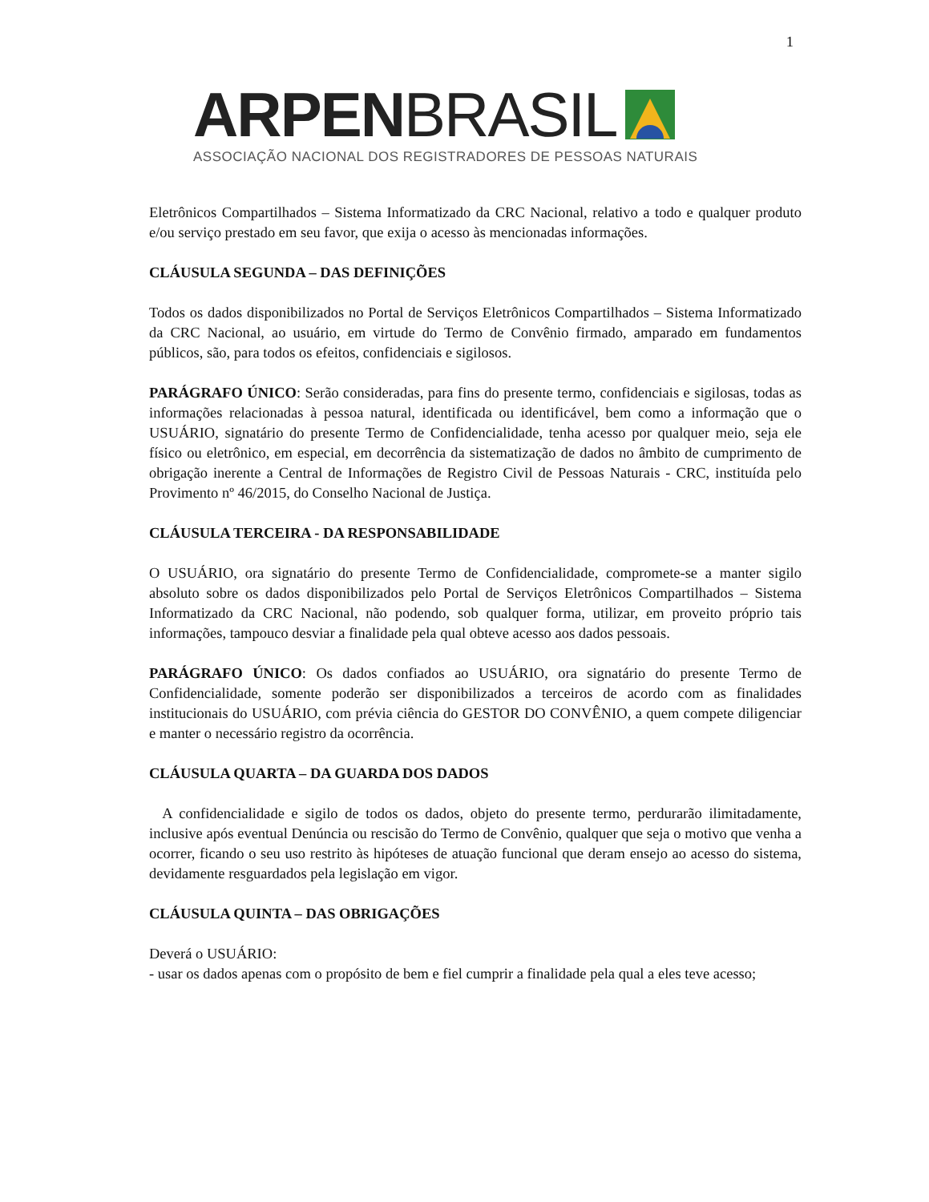1
ARPEN BRASIL
ASSOCIAÇÃO NACIONAL DOS REGISTRADORES DE PESSOAS NATURAIS
Eletrônicos Compartilhados – Sistema Informatizado da CRC Nacional, relativo a todo e qualquer produto e/ou serviço prestado em seu favor, que exija o acesso às mencionadas informações.
CLÁUSULA SEGUNDA – DAS DEFINIÇÕES
Todos os dados disponibilizados no Portal de Serviços Eletrônicos Compartilhados – Sistema Informatizado da CRC Nacional, ao usuário, em virtude do Termo de Convênio firmado, amparado em fundamentos públicos, são, para todos os efeitos, confidenciais e sigilosos.
PARÁGRAFO ÚNICO: Serão consideradas, para fins do presente termo, confidenciais e sigilosas, todas as informações relacionadas à pessoa natural, identificada ou identificável, bem como a informação que o USUÁRIO, signatário do presente Termo de Confidencialidade, tenha acesso por qualquer meio, seja ele físico ou eletrônico, em especial, em decorrência da sistematização de dados no âmbito de cumprimento de obrigação inerente a Central de Informações de Registro Civil de Pessoas Naturais - CRC, instituída pelo Provimento nº 46/2015, do Conselho Nacional de Justiça.
CLÁUSULA TERCEIRA - DA RESPONSABILIDADE
O USUÁRIO, ora signatário do presente Termo de Confidencialidade, compromete-se a manter sigilo absoluto sobre os dados disponibilizados pelo Portal de Serviços Eletrônicos Compartilhados – Sistema Informatizado da CRC Nacional, não podendo, sob qualquer forma, utilizar, em proveito próprio tais informações, tampouco desviar a finalidade pela qual obteve acesso aos dados pessoais.
PARÁGRAFO ÚNICO: Os dados confiados ao USUÁRIO, ora signatário do presente Termo de Confidencialidade, somente poderão ser disponibilizados a terceiros de acordo com as finalidades institucionais do USUÁRIO, com prévia ciência do GESTOR DO CONVÊNIO, a quem compete diligenciar e manter o necessário registro da ocorrência.
CLÁUSULA QUARTA – DA GUARDA DOS DADOS
A confidencialidade e sigilo de todos os dados, objeto do presente termo, perdurarão ilimitadamente, inclusive após eventual Denúncia ou rescisão do Termo de Convênio, qualquer que seja o motivo que venha a ocorrer, ficando o seu uso restrito às hipóteses de atuação funcional que deram ensejo ao acesso do sistema, devidamente resguardados pela legislação em vigor.
CLÁUSULA QUINTA – DAS OBRIGAÇÕES
Deverá o USUÁRIO:
- usar os dados apenas com o propósito de bem e fiel cumprir a finalidade pela qual a eles teve acesso;